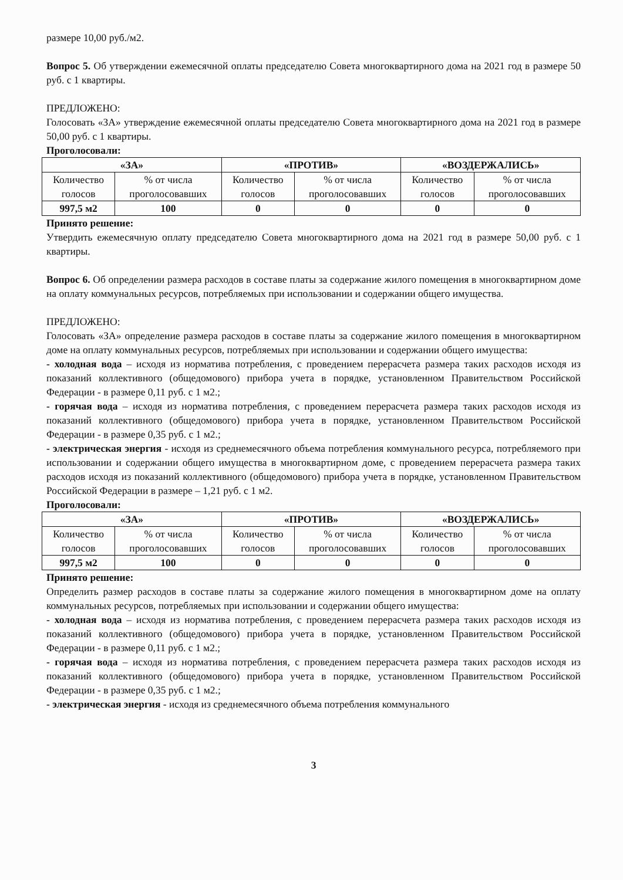размере 10,00 руб./м2.
Вопрос 5. Об утверждении ежемесячной оплаты председателю Совета многоквартирного дома на 2021 год в размере 50 руб. с 1 квартиры.
ПРЕДЛОЖЕНО:
Голосовать «ЗА» утверждение ежемесячной оплаты председателю Совета многоквартирного дома на 2021 год в размере 50,00 руб. с 1 квартиры.
Проголосовали:
| «ЗА» | | «ПРОТИВ» | | «ВОЗДЕРЖАЛИСЬ» | |
| --- | --- | --- | --- | --- | --- |
| Количество голосов | % от числа проголосовавших | Количество голосов | % от числа проголосовавших | Количество голосов | % от числа проголосовавших |
| 997,5 м2 | 100 | 0 | 0 | 0 | 0 |
Принято решение:
Утвердить ежемесячную оплату председателю Совета многоквартирного дома на 2021 год в размере 50,00 руб. с 1 квартиры.
Вопрос 6. Об определении размера расходов в составе платы за содержание жилого помещения в многоквартирном доме на оплату коммунальных ресурсов, потребляемых при использовании и содержании общего имущества.
ПРЕДЛОЖЕНО:
Голосовать «ЗА» определение размера расходов в составе платы за содержание жилого помещения в многоквартирном доме на оплату коммунальных ресурсов, потребляемых при использовании и содержании общего имущества:
- холодная вода – исходя из норматива потребления, с проведением перерасчета размера таких расходов исходя из показаний коллективного (общедомового) прибора учета в порядке, установленном Правительством Российской Федерации - в размере 0,11 руб. с 1 м2.;
- горячая вода – исходя из норматива потребления, с проведением перерасчета размера таких расходов исходя из показаний коллективного (общедомового) прибора учета в порядке, установленном Правительством Российской Федерации - в размере 0,35 руб. с 1 м2.;
- электрическая энергия - исходя из среднемесячного объема потребления коммунального ресурса, потребляемого при использовании и содержании общего имущества в многоквартирном доме, с проведением перерасчета размера таких расходов исходя из показаний коллективного (общедомового) прибора учета в порядке, установленном Правительством Российской Федерации в размере – 1,21 руб. с 1 м2.
Проголосовали:
| «ЗА» | | «ПРОТИВ» | | «ВОЗДЕРЖАЛИСЬ» | |
| --- | --- | --- | --- | --- | --- |
| Количество голосов | % от числа проголосовавших | Количество голосов | % от числа проголосовавших | Количество голосов | % от числа проголосовавших |
| 997,5 м2 | 100 | 0 | 0 | 0 | 0 |
Принято решение:
Определить размер расходов в составе платы за содержание жилого помещения в многоквартирном доме на оплату коммунальных ресурсов, потребляемых при использовании и содержании общего имущества:
- холодная вода – исходя из норматива потребления, с проведением перерасчета размера таких расходов исходя из показаний коллективного (общедомового) прибора учета в порядке, установленном Правительством Российской Федерации - в размере 0,11 руб. с 1 м2.;
- горячая вода – исходя из норматива потребления, с проведением перерасчета размера таких расходов исходя из показаний коллективного (общедомового) прибора учета в порядке, установленном Правительством Российской Федерации - в размере 0,35 руб. с 1 м2.;
- электрическая энергия - исходя из среднемесячного объема потребления коммунального
3